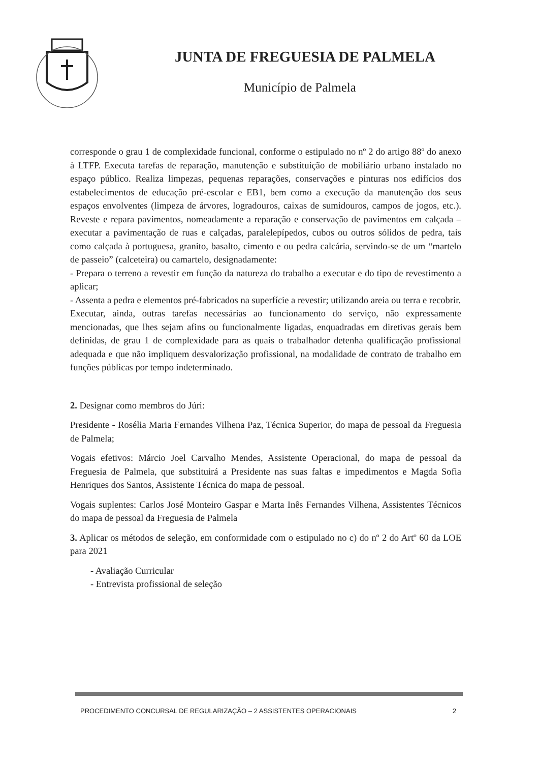JUNTA DE FREGUESIA DE PALMELA
Município de Palmela
corresponde o grau 1 de complexidade funcional, conforme o estipulado no nº 2 do artigo 88º do anexo à LTFP. Executa tarefas de reparação, manutenção e substituição de mobiliário urbano instalado no espaço público. Realiza limpezas, pequenas reparações, conservações e pinturas nos edifícios dos estabelecimentos de educação pré-escolar e EB1, bem como a execução da manutenção dos seus espaços envolventes (limpeza de árvores, logradouros, caixas de sumidouros, campos de jogos, etc.). Reveste e repara pavimentos, nomeadamente a reparação e conservação de pavimentos em calçada – executar a pavimentação de ruas e calçadas, paralelepípedos, cubos ou outros sólidos de pedra, tais como calçada à portuguesa, granito, basalto, cimento e ou pedra calcária, servindo-se de um “martelo de passeio” (calceteira) ou camartelo, designadamente:
- Prepara o terreno a revestir em função da natureza do trabalho a executar e do tipo de revestimento a aplicar;
- Assenta a pedra e elementos pré-fabricados na superfície a revestir; utilizando areia ou terra e recobrir.
Executar, ainda, outras tarefas necessárias ao funcionamento do serviço, não expressamente mencionadas, que lhes sejam afins ou funcionalmente ligadas, enquadradas em diretivas gerais bem definidas, de grau 1 de complexidade para as quais o trabalhador detenha qualificação profissional adequada e que não impliquem desvalorização profissional, na modalidade de contrato de trabalho em funções públicas por tempo indeterminado.
2. Designar como membros do Júri:
Presidente - Rosélia Maria Fernandes Vilhena Paz, Técnica Superior, do mapa de pessoal da Freguesia de Palmela;
Vogais efetivos: Márcio Joel Carvalho Mendes, Assistente Operacional, do mapa de pessoal da Freguesia de Palmela, que substituirá a Presidente nas suas faltas e impedimentos e Magda Sofia Henriques dos Santos, Assistente Técnica do mapa de pessoal.
Vogais suplentes: Carlos José Monteiro Gaspar e Marta Inês Fernandes Vilhena, Assistentes Técnicos do mapa de pessoal da Freguesia de Palmela
3. Aplicar os métodos de seleção, em conformidade com o estipulado no c) do nº 2 do Artº 60 da LOE para 2021
- Avaliação Curricular
- Entrevista profissional de seleção
PROCEDIMENTO CONCURSAL DE REGULARIZAÇÃO – 2 ASSISTENTES OPERACIONAIS 2